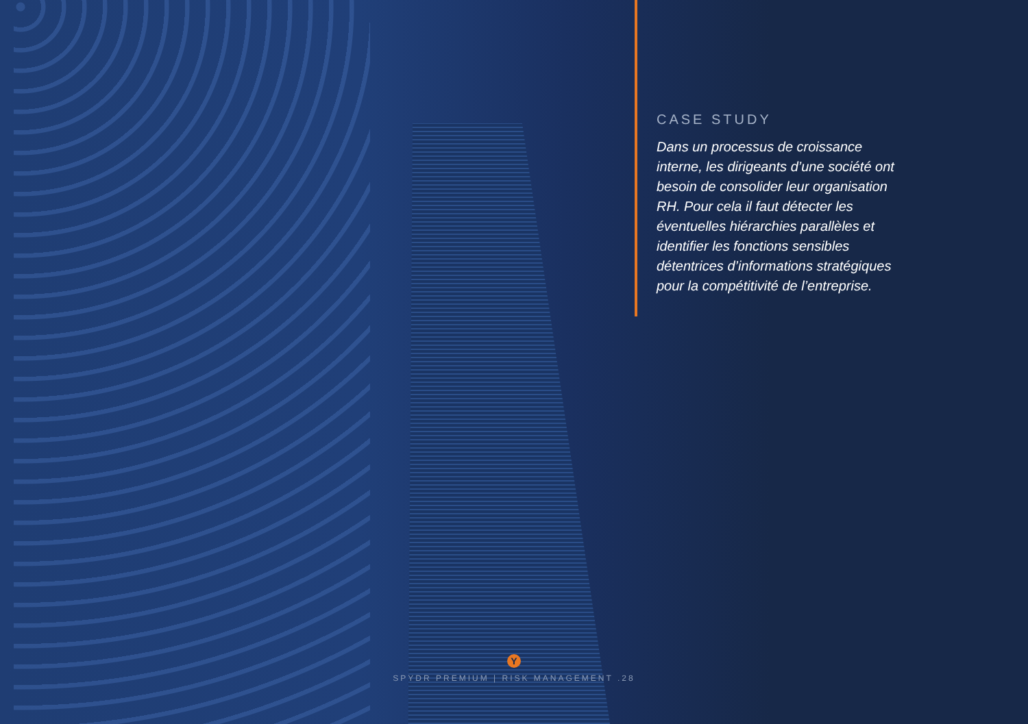CASE STUDY
Dans un processus de croissance interne, les dirigeants d’une société ont besoin de consolider leur organisation RH. Pour cela il faut détecter les éventuelles hiérarchies parallèles et identifier les fonctions sensibles détentrices d’informations stratégiques pour la compétitivité de l’entreprise.
Y
SPYDR PREMIUM | RISK MANAGEMENT .28